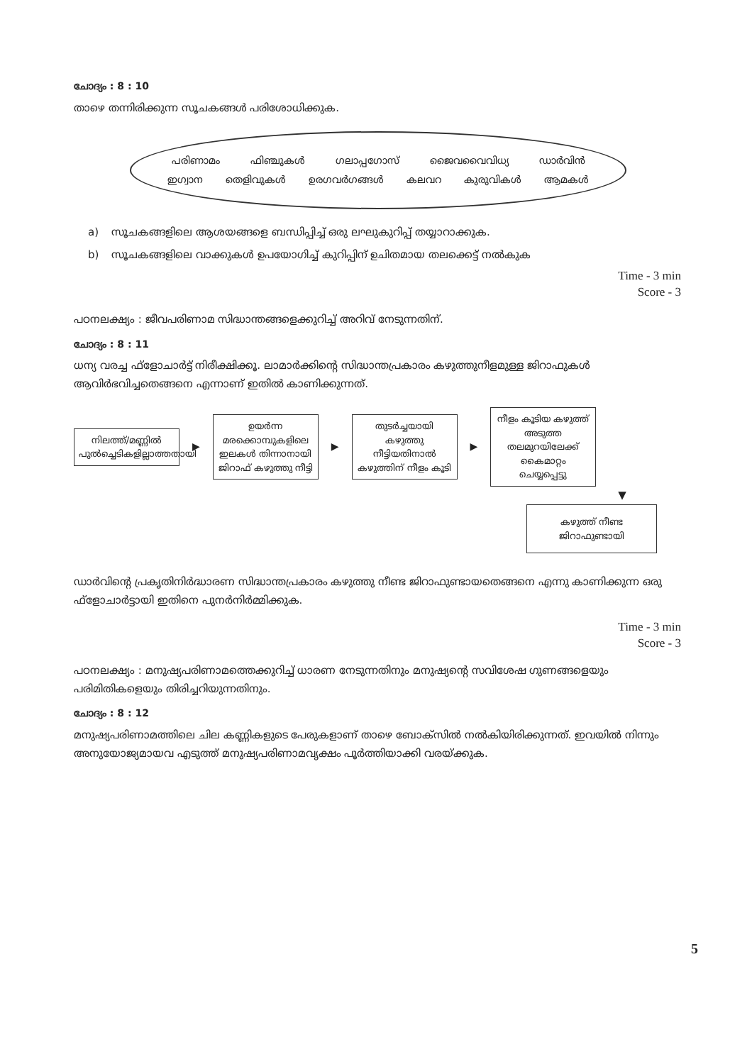ചോദ്യം : 8 : 10
താഴെ തന്നിരിക്കുന്ന സൂചകങ്ങൾ പരിശോധിക്കുക.
പരിണാമം ഫിഞ്ചുകൾ ഗലാപ്പഗോസ് ജൈവവൈവിധ്യ ഡാർവിൻ ഇഗ്വാന തെളിവുകൾ ഉരഗവർഗങ്ങൾ കലവറ കുരുവികൾ ആമകൾ
a) സൂചകങ്ങളിലെ ആശയങ്ങളെ ബന്ധിപ്പിച്ച് ഒരു ലഘുകുറിപ്പ് തയ്യാറാക്കുക.
b) സൂചകങ്ങളിലെ വാക്കുകൾ ഉപയോഗിച്ച് കുറിപ്പിന് ഉചിതമായ തലക്കെട്ട് നൽകുക
Time - 3 min
Score - 3
പഠനലക്ഷ്യം : ജീവപരിണാമ സിദ്ധാന്തങ്ങളെക്കുറിച്ച് അറിവ് നേടുന്നതിന്.
ചോദ്യം : 8 : 11
ധന്യ വരച്ച ഫ്ളോചാർട്ട് നിരീക്ഷിക്കൂ. ലാമാർക്കിന്റെ സിദ്ധാന്തപ്രകാരം കഴുത്തുനീളമുള്ള ജിറാഫുകൾ ആവിർഭവിച്ചതെങ്ങനെ എന്നാണ് ഇതിൽ കാണിക്കുന്നത്.
നിലത്ത്/മണ്ണിൽ പുൽച്ചെടികളില്ലാത്തതായി
▶
ഉയർന്ന മരക്കൊമ്പുകളിലെ ഇലകൾ തിന്നാനായി ജിറാഫ് കഴുത്തു നീട്ടി
▶
തുടർച്ചയായി കഴുത്തു നീട്ടിയതിനാൽ കഴുത്തിന് നീളം കൂടി
▶
നീളം കൂടിയ കഴുത്ത് അടുത്ത തലമുറയിലേക്ക് കൈമാറ്റം ചെയ്യപ്പെട്ടു
▼
കഴുത്ത് നീണ്ട ജിറാഫുണ്ടായി
ഡാർവിന്റെ പ്രകൃതിനിർദ്ധാരണ സിദ്ധാന്തപ്രകാരം കഴുത്തു നീണ്ട ജിറാഫുണ്ടായതെങ്ങനെ എന്നു കാണിക്കുന്ന ഒരു ഫ്ളോചാർട്ടായി ഇതിനെ പുനർനിർമ്മിക്കുക.
Time - 3 min
Score - 3
പഠനലക്ഷ്യം : മനുഷ്യപരിണാമത്തെക്കുറിച്ച് ധാരണ നേടുന്നതിനും മനുഷ്യന്റെ സവിശേഷ ഗുണങ്ങളെയും പരിമിതികളെയും തിരിച്ചറിയുന്നതിനും.
ചോദ്യം : 8 : 12
മനുഷ്യപരിണാമത്തിലെ ചില കണ്ണികളുടെ പേരുകളാണ് താഴെ ബോക്സിൽ നൽകിയിരിക്കുന്നത്. ഇവയിൽ നിന്നും അനുയോജ്യമായവ എടുത്ത് മനുഷ്യപരിണാമവൃക്ഷം പൂർത്തിയാക്കി വരയ്ക്കുക.
5